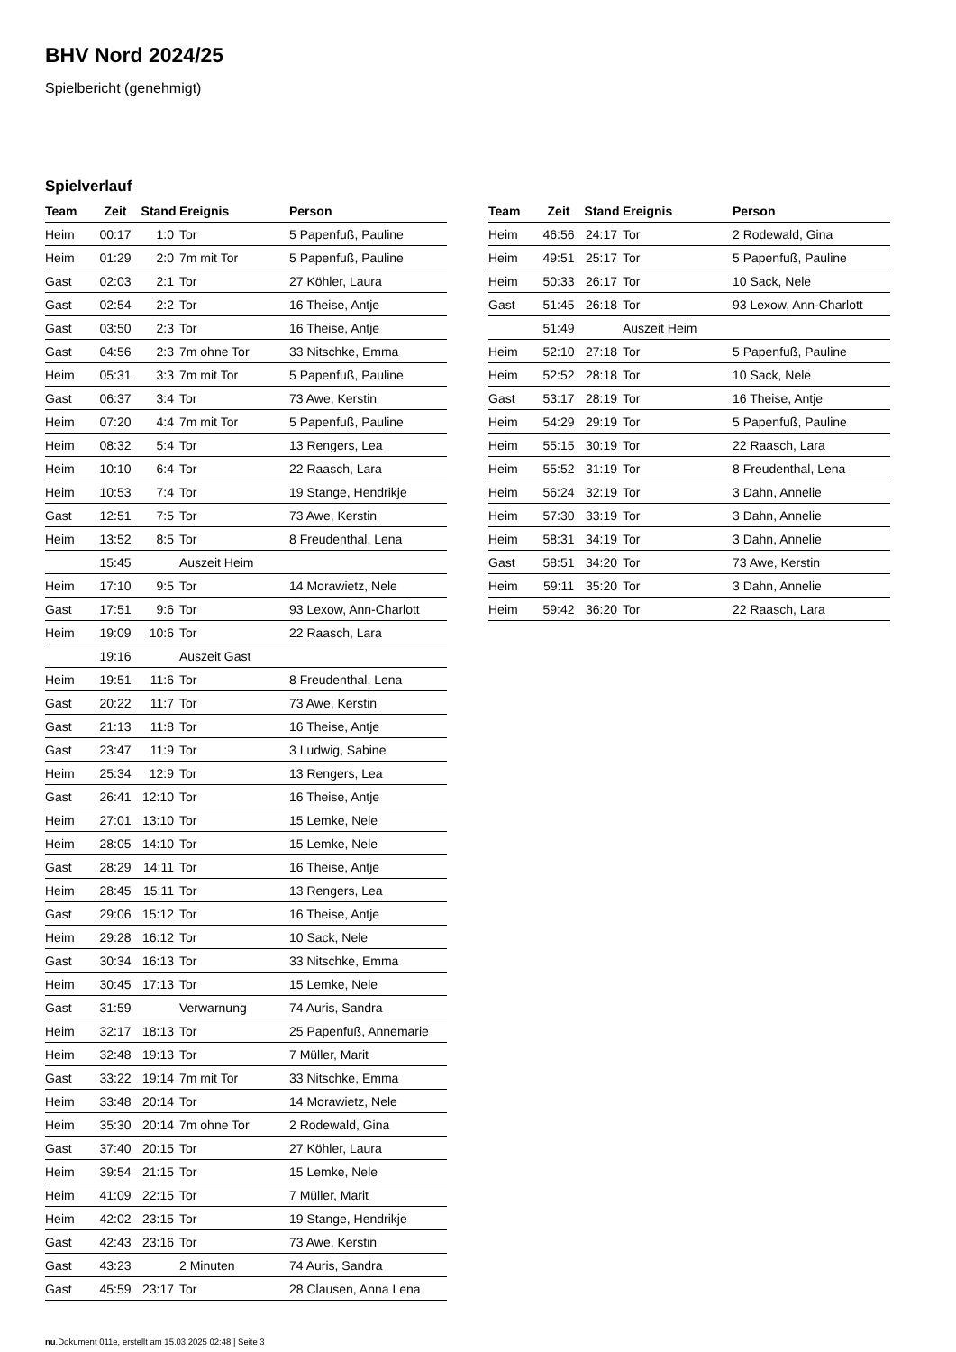BHV Nord 2024/25
Spielbericht (genehmigt)
Spielverlauf
| Team | Zeit | Stand | Ereignis | Person |
| --- | --- | --- | --- | --- |
| Heim | 00:17 | 1:0 | Tor | 5 Papenfuß, Pauline |
| Heim | 01:29 | 2:0 | 7m mit Tor | 5 Papenfuß, Pauline |
| Gast | 02:03 | 2:1 | Tor | 27 Köhler, Laura |
| Gast | 02:54 | 2:2 | Tor | 16 Theise, Antje |
| Gast | 03:50 | 2:3 | Tor | 16 Theise, Antje |
| Gast | 04:56 | 2:3 | 7m ohne Tor | 33 Nitschke, Emma |
| Heim | 05:31 | 3:3 | 7m mit Tor | 5 Papenfuß, Pauline |
| Gast | 06:37 | 3:4 | Tor | 73 Awe, Kerstin |
| Heim | 07:20 | 4:4 | 7m mit Tor | 5 Papenfuß, Pauline |
| Heim | 08:32 | 5:4 | Tor | 13 Rengers, Lea |
| Heim | 10:10 | 6:4 | Tor | 22 Raasch, Lara |
| Heim | 10:53 | 7:4 | Tor | 19 Stange, Hendrikje |
| Gast | 12:51 | 7:5 | Tor | 73 Awe, Kerstin |
| Heim | 13:52 | 8:5 | Tor | 8 Freudenthal, Lena |
| | 15:45 | | Auszeit Heim | |
| Heim | 17:10 | 9:5 | Tor | 14 Morawietz, Nele |
| Gast | 17:51 | 9:6 | Tor | 93 Lexow, Ann-Charlott |
| Heim | 19:09 | 10:6 | Tor | 22 Raasch, Lara |
| | 19:16 | | Auszeit Gast | |
| Heim | 19:51 | 11:6 | Tor | 8 Freudenthal, Lena |
| Gast | 20:22 | 11:7 | Tor | 73 Awe, Kerstin |
| Gast | 21:13 | 11:8 | Tor | 16 Theise, Antje |
| Gast | 23:47 | 11:9 | Tor | 3 Ludwig, Sabine |
| Heim | 25:34 | 12:9 | Tor | 13 Rengers, Lea |
| Gast | 26:41 | 12:10 | Tor | 16 Theise, Antje |
| Heim | 27:01 | 13:10 | Tor | 15 Lemke, Nele |
| Heim | 28:05 | 14:10 | Tor | 15 Lemke, Nele |
| Gast | 28:29 | 14:11 | Tor | 16 Theise, Antje |
| Heim | 28:45 | 15:11 | Tor | 13 Rengers, Lea |
| Gast | 29:06 | 15:12 | Tor | 16 Theise, Antje |
| Heim | 29:28 | 16:12 | Tor | 10 Sack, Nele |
| Gast | 30:34 | 16:13 | Tor | 33 Nitschke, Emma |
| Heim | 30:45 | 17:13 | Tor | 15 Lemke, Nele |
| Gast | 31:59 | | Verwarnung | 74 Auris, Sandra |
| Heim | 32:17 | 18:13 | Tor | 25 Papenfuß, Annemarie |
| Heim | 32:48 | 19:13 | Tor | 7 Müller, Marit |
| Gast | 33:22 | 19:14 | 7m mit Tor | 33 Nitschke, Emma |
| Heim | 33:48 | 20:14 | Tor | 14 Morawietz, Nele |
| Heim | 35:30 | 20:14 | 7m ohne Tor | 2 Rodewald, Gina |
| Gast | 37:40 | 20:15 | Tor | 27 Köhler, Laura |
| Heim | 39:54 | 21:15 | Tor | 15 Lemke, Nele |
| Heim | 41:09 | 22:15 | Tor | 7 Müller, Marit |
| Heim | 42:02 | 23:15 | Tor | 19 Stange, Hendrikje |
| Gast | 42:43 | 23:16 | Tor | 73 Awe, Kerstin |
| Gast | 43:23 | | 2 Minuten | 74 Auris, Sandra |
| Gast | 45:59 | 23:17 | Tor | 28 Clausen, Anna Lena |
| Team | Zeit | Stand | Ereignis | Person |
| --- | --- | --- | --- | --- |
| Heim | 46:56 | 24:17 | Tor | 2 Rodewald, Gina |
| Heim | 49:51 | 25:17 | Tor | 5 Papenfuß, Pauline |
| Heim | 50:33 | 26:17 | Tor | 10 Sack, Nele |
| Gast | 51:45 | 26:18 | Tor | 93 Lexow, Ann-Charlott |
| | 51:49 | | Auszeit Heim | |
| Heim | 52:10 | 27:18 | Tor | 5 Papenfuß, Pauline |
| Heim | 52:52 | 28:18 | Tor | 10 Sack, Nele |
| Gast | 53:17 | 28:19 | Tor | 16 Theise, Antje |
| Heim | 54:29 | 29:19 | Tor | 5 Papenfuß, Pauline |
| Heim | 55:15 | 30:19 | Tor | 22 Raasch, Lara |
| Heim | 55:52 | 31:19 | Tor | 8 Freudenthal, Lena |
| Heim | 56:24 | 32:19 | Tor | 3 Dahn, Annelie |
| Heim | 57:30 | 33:19 | Tor | 3 Dahn, Annelie |
| Heim | 58:31 | 34:19 | Tor | 3 Dahn, Annelie |
| Gast | 58:51 | 34:20 | Tor | 73 Awe, Kerstin |
| Heim | 59:11 | 35:20 | Tor | 3 Dahn, Annelie |
| Heim | 59:42 | 36:20 | Tor | 22 Raasch, Lara |
nu.Dokument 011e, erstellt am 15.03.2025 02:48 | Seite 3